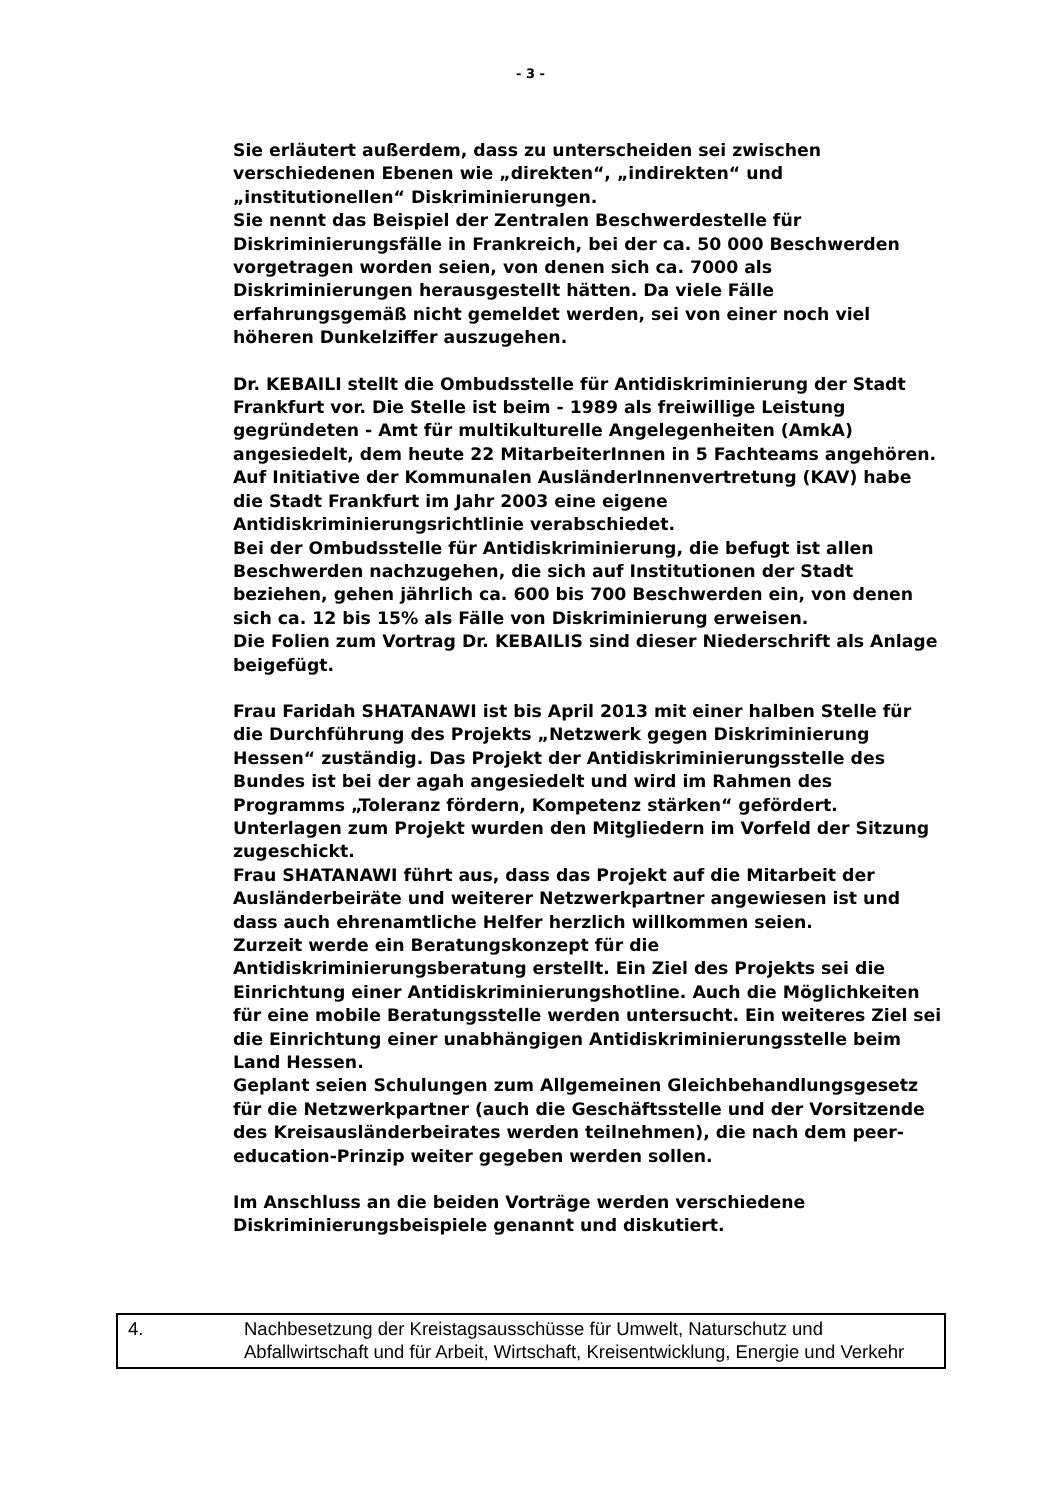- 3 -
Sie erläutert außerdem, dass zu unterscheiden sei zwischen verschiedenen Ebenen wie „direkten“, „indirekten“ und „institutionellen“ Diskriminierungen.
Sie nennt das Beispiel der Zentralen Beschwerdestelle für Diskriminierungsfälle in Frankreich, bei der ca. 50 000 Beschwerden vorgetragen worden seien, von denen sich ca. 7000 als Diskriminierungen herausgestellt hätten. Da viele Fälle erfahrungsgemäß nicht gemeldet werden, sei von einer noch viel höheren Dunkelziffer auszugehen.
Dr. KEBAILI stellt die Ombudsstelle für Antidiskriminierung der Stadt Frankfurt vor. Die Stelle ist beim - 1989 als freiwillige Leistung gegründeten - Amt für multikulturelle Angelegenheiten (AmkA) angesiedelt, dem heute 22 MitarbeiterInnen in 5 Fachteams angehören.
Auf Initiative der Kommunalen AusländerInnenvertretung (KAV) habe die Stadt Frankfurt im Jahr 2003 eine eigene Antidiskriminierungsrichtlinie verabschiedet.
Bei der Ombudsstelle für Antidiskriminierung, die befugt ist allen Beschwerden nachzugehen, die sich auf Institutionen der Stadt beziehen, gehen jährlich ca. 600 bis 700 Beschwerden ein, von denen sich ca. 12 bis 15% als Fälle von Diskriminierung erweisen.
Die Folien zum Vortrag Dr. KEBAILIS sind dieser Niederschrift als Anlage beigefügt.
Frau Faridah SHATANAWI ist bis April 2013 mit einer halben Stelle für die Durchführung des Projekts „Netzwerk gegen Diskriminierung Hessen“ zuständig. Das Projekt der Antidiskriminierungsstelle des Bundes ist bei der agah angesiedelt und wird im Rahmen des Programms „Toleranz fördern, Kompetenz stärken“ gefördert. Unterlagen zum Projekt wurden den Mitgliedern im Vorfeld der Sitzung zugeschickt.
Frau SHATANAWI führt aus, dass das Projekt auf die Mitarbeit der Ausländerbeiräte und weiterer Netzwerkpartner angewiesen ist und dass auch ehrenamtliche Helfer herzlich willkommen seien.
Zurzeit werde ein Beratungskonzept für die Antidiskriminierungsberatung erstellt. Ein Ziel des Projekts sei die Einrichtung einer Antidiskriminierungshotline. Auch die Möglichkeiten für eine mobile Beratungsstelle werden untersucht. Ein weiteres Ziel sei die Einrichtung einer unabhängigen Antidiskriminierungsstelle beim Land Hessen.
Geplant seien Schulungen zum Allgemeinen Gleichbehandlungsgesetz für die Netzwerkpartner (auch die Geschäftsstelle und der Vorsitzende des Kreisausländerbeirates werden teilnehmen), die nach dem peer-education-Prinzip weiter gegeben werden sollen.
Im Anschluss an die beiden Vorträge werden verschiedene Diskriminierungsbeispiele genannt und diskutiert.
4. Nachbesetzung der Kreistagsausschüsse für Umwelt, Naturschutz und Abfallwirtschaft und für Arbeit, Wirtschaft, Kreisentwicklung, Energie und Verkehr